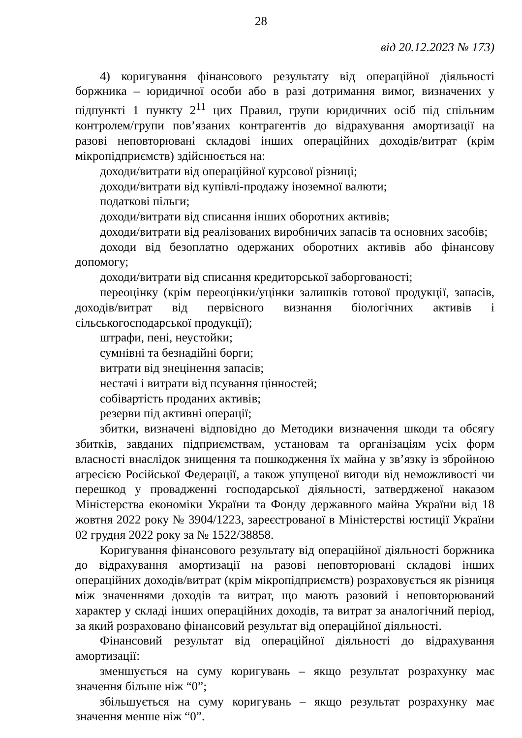28
від 20.12.2023 № 173)
4) коригування фінансового результату від операційної діяльності боржника – юридичної особи або в разі дотримання вимог, визначених у підпункті 1 пункту 2<sup>11</sup> цих Правил, групи юридичних осіб під спільним контролем/групи пов’язаних контрагентів до відрахування амортизації на разові неповторювані складові інших операційних доходів/витрат (крім мікропідприємств) здійснюється на:
доходи/витрати від операційної курсової різниці;
доходи/витрати від купівлі-продажу іноземної валюти;
податкові пільги;
доходи/витрати від списання інших оборотних активів;
доходи/витрати від реалізованих виробничих запасів та основних засобів;
доходи від безоплатно одержаних оборотних активів або фінансову допомогу;
доходи/витрати від списання кредиторської заборгованості;
переоцінку (крім переоцінки/уцінки залишків готової продукції, запасів, доходів/витрат від первісного визнання біологічних активів і сільськогосподарської продукції);
штрафи, пені, неустойки;
сумнівні та безнадійні борги;
витрати від знецінення запасів;
нестачі і витрати від псування цінностей;
собівартість проданих активів;
резерви під активні операції;
збитки, визначені відповідно до Методики визначення шкоди та обсягу збитків, завданих підприємствам, установам та організаціям усіх форм власності внаслідок знищення та пошкодження їх майна у зв’язку із збройною агресією Російської Федерації, а також упущеної вигоди від неможливості чи перешкод у провадженні господарської діяльності, затвердженої наказом Міністерства економіки України та Фонду державного майна України від 18 жовтня 2022 року № 3904/1223, зареєстрованої в Міністерстві юстиції України 02 грудня 2022 року за № 1522/38858.
Коригування фінансового результату від операційної діяльності боржника до відрахування амортизації на разові неповторювані складові інших операційних доходів/витрат (крім мікропідприємств) розраховується як різниця між значеннями доходів та витрат, що мають разовий і неповторюваний характер у складі інших операційних доходів, та витрат за аналогічний період, за який розраховано фінансовий результат від операційної діяльності.
Фінансовий результат від операційної діяльності до відрахування амортизації:
зменшується на суму коригувань – якщо результат розрахунку має значення більше ніж “0”;
збільшується на суму коригувань – якщо результат розрахунку має значення менше ніж “0”.